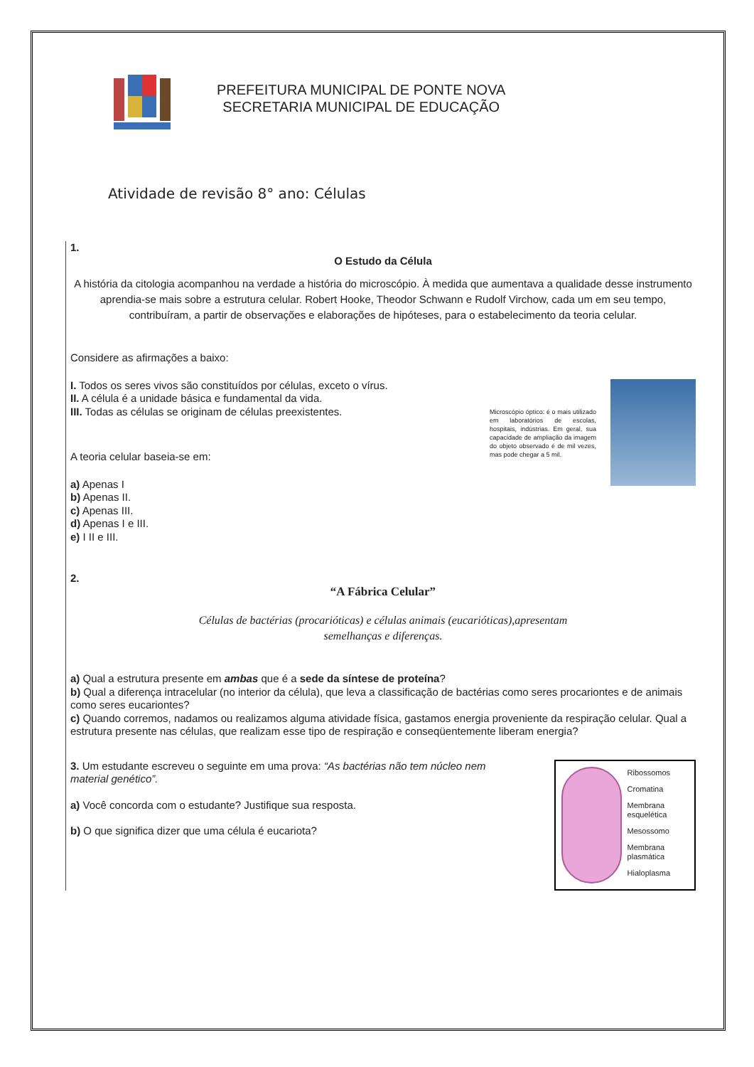PREFEITURA MUNICIPAL DE PONTE NOVA
SECRETARIA MUNICIPAL DE EDUCAÇÃO
Atividade de revisão 8° ano: Células
1.
O Estudo da Célula
A história da citologia acompanhou na verdade a história do microscópio. À medida que aumentava a qualidade desse instrumento aprendia-se mais sobre a estrutura celular. Robert Hooke, Theodor Schwann e Rudolf Virchow, cada um em seu tempo, contribuíram, a partir de observações e elaborações de hipóteses, para o estabelecimento da teoria celular.
Considere as afirmações a baixo:
I. Todos os seres vivos são constituídos por células, exceto o vírus.
II. A célula é a unidade básica e fundamental da vida.
III. Todas as células se originam de células preexistentes.
A teoria celular baseia-se em:
a) Apenas I
b) Apenas II.
c) Apenas III.
d) Apenas I e III.
e) I II e III.
Microscópio óptico: é o mais utilizado em laboratórios de escolas, hospitais, indústrias. Em geral, sua capacidade de ampliação da imagem do objeto observado é de mil vezes, mas pode chegar a 5 mil.
2.
“A Fábrica Celular”
Células de bactérias (procarióticas) e células animais (eucarióticas),apresentam
semelhanças e diferenças.
a) Qual a estrutura presente em ambas que é a sede da síntese de proteína?
b) Qual a diferença intracelular (no interior da célula), que leva a classificação de bactérias como seres procariontes e de animais como seres eucariontes?
c) Quando corremos, nadamos ou realizamos alguma atividade física, gastamos energia proveniente da respiração celular. Qual a estrutura presente nas células, que realizam esse tipo de respiração e conseqüentemente liberam energia?
3. Um estudante escreveu o seguinte em uma prova: “As bactérias não tem núcleo nem material genético”.
a) Você concorda com o estudante? Justifique sua resposta.
b) O que significa dizer que uma célula é eucariota?
Ribossomos
Cromatina
Membrana esquelética
Mesossomo
Membrana plasmática
Hialoplasma